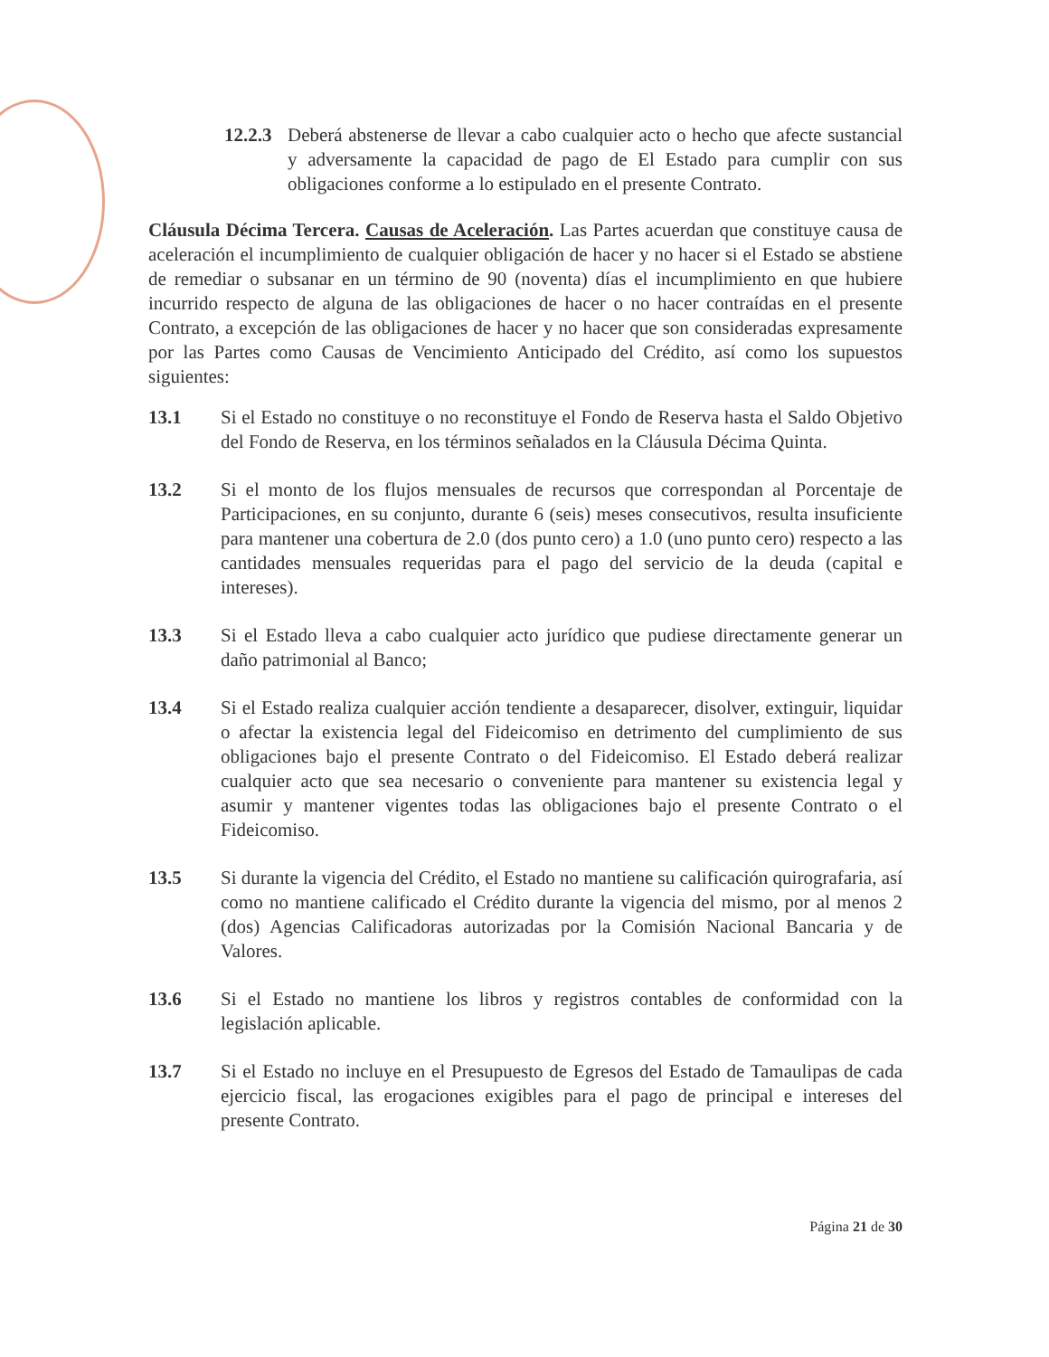12.2.3
Deberá abstenerse de llevar a cabo cualquier acto o hecho que afecte sustancial y adversamente la capacidad de pago de El Estado para cumplir con sus obligaciones conforme a lo estipulado en el presente Contrato.
Cláusula Décima Tercera. Causas de Aceleración. Las Partes acuerdan que constituye causa de aceleración el incumplimiento de cualquier obligación de hacer y no hacer si el Estado se abstiene de remediar o subsanar en un término de 90 (noventa) días el incumplimiento en que hubiere incurrido respecto de alguna de las obligaciones de hacer o no hacer contraídas en el presente Contrato, a excepción de las obligaciones de hacer y no hacer que son consideradas expresamente por las Partes como Causas de Vencimiento Anticipado del Crédito, así como los supuestos siguientes:
13.1 Si el Estado no constituye o no reconstituye el Fondo de Reserva hasta el Saldo Objetivo del Fondo de Reserva, en los términos señalados en la Cláusula Décima Quinta.
13.2 Si el monto de los flujos mensuales de recursos que correspondan al Porcentaje de Participaciones, en su conjunto, durante 6 (seis) meses consecutivos, resulta insuficiente para mantener una cobertura de 2.0 (dos punto cero) a 1.0 (uno punto cero) respecto a las cantidades mensuales requeridas para el pago del servicio de la deuda (capital e intereses).
13.3 Si el Estado lleva a cabo cualquier acto jurídico que pudiese directamente generar un daño patrimonial al Banco;
13.4 Si el Estado realiza cualquier acción tendiente a desaparecer, disolver, extinguir, liquidar o afectar la existencia legal del Fideicomiso en detrimento del cumplimiento de sus obligaciones bajo el presente Contrato o del Fideicomiso. El Estado deberá realizar cualquier acto que sea necesario o conveniente para mantener su existencia legal y asumir y mantener vigentes todas las obligaciones bajo el presente Contrato o el Fideicomiso.
13.5 Si durante la vigencia del Crédito, el Estado no mantiene su calificación quirografaria, así como no mantiene calificado el Crédito durante la vigencia del mismo, por al menos 2 (dos) Agencias Calificadoras autorizadas por la Comisión Nacional Bancaria y de Valores.
13.6 Si el Estado no mantiene los libros y registros contables de conformidad con la legislación aplicable.
13.7 Si el Estado no incluye en el Presupuesto de Egresos del Estado de Tamaulipas de cada ejercicio fiscal, las erogaciones exigibles para el pago de principal e intereses del presente Contrato.
Página 21 de 30